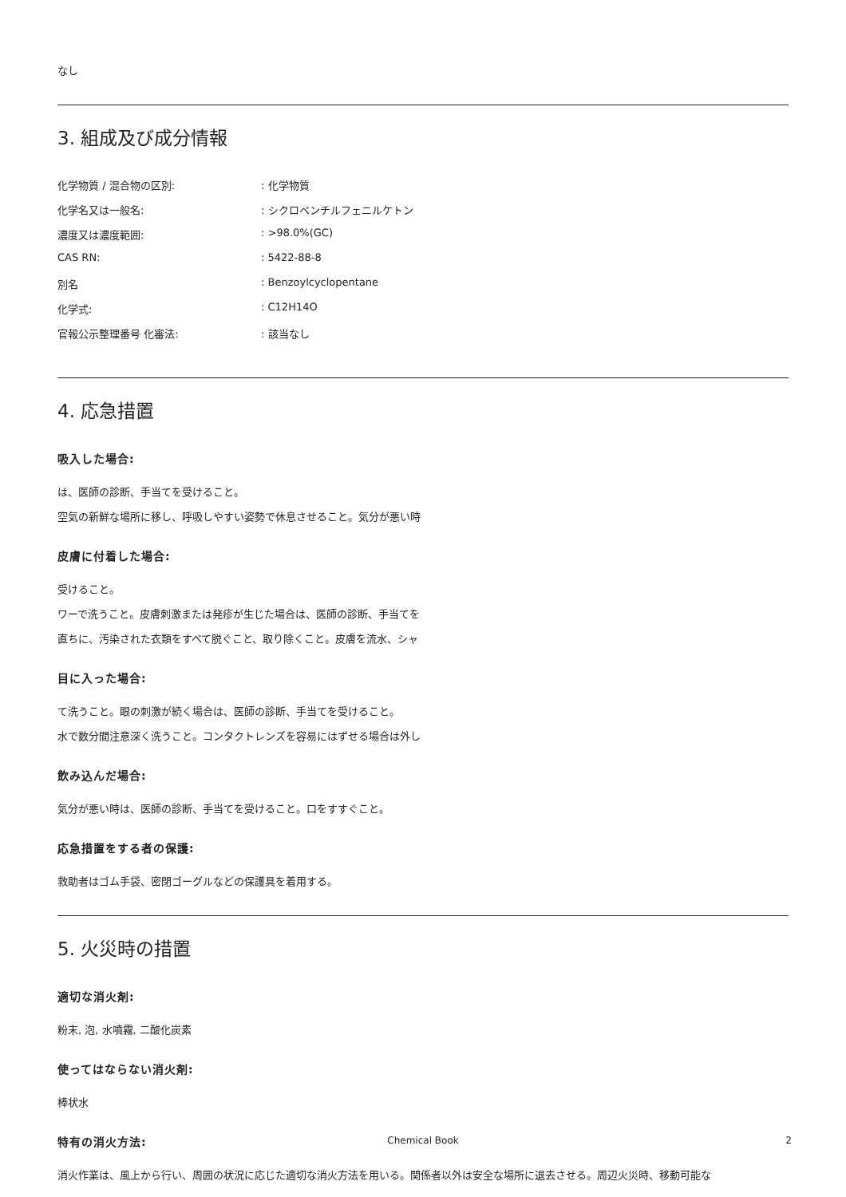なし
3. 組成及び成分情報
化学物質 / 混合物の区別:: 化学物質
化学名又は一般名:: シクロペンチルフェニルケトン
濃度又は濃度範囲:: >98.0%(GC)
CAS RN:: 5422-88-8
別名: Benzoylcyclopentane
化学式:: C12H14O
官報公示整理番号 化審法:: 該当なし
4. 応急措置
吸入した場合:
は、医師の診断、手当てを受けること。
空気の新鮮な場所に移し、呼吸しやすい姿勢で休息させること。気分が悪い時
皮膚に付着した場合:
受けること。
ワーで洗うこと。皮膚刺激または発疹が生じた場合は、医師の診断、手当てを
直ちに、汚染された衣類をすべて脱ぐこと、取り除くこと。皮膚を流水、シャ
目に入った場合:
て洗うこと。眼の刺激が続く場合は、医師の診断、手当てを受けること。
水で数分間注意深く洗うこと。コンタクトレンズを容易にはずせる場合は外し
飲み込んだ場合:
気分が悪い時は、医師の診断、手当てを受けること。口をすすぐこと。
応急措置をする者の保護:
救助者はゴム手袋、密閉ゴーグルなどの保護具を着用する。
5. 火災時の措置
適切な消火剤:
粉末, 泡, 水噴霧, 二酸化炭素
使ってはならない消火剤:
棒状水
特有の消火方法:
消火作業は、風上から行い、周囲の状況に応じた適切な消火方法を用いる。関係者以外は安全な場所に退去させる。周辺火災時、移動可能な
Chemical Book 2